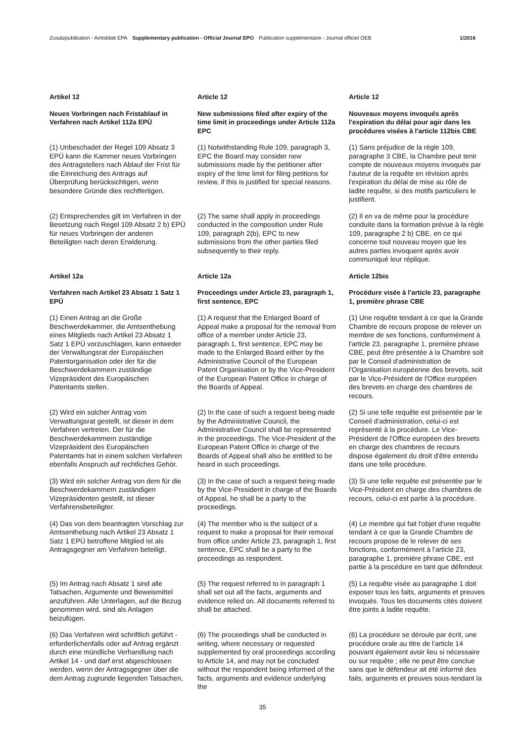Zusatzpublikation - Amtsblatt EPA Supplementary publication - Official Journal EPO Publication supplémentaire - Journal officiel OEB 1/2016
Artikel 12
Article 12
Article 12
Neues Vorbringen nach Fristablauf in Verfahren nach Artikel 112a EPÜ
New submissions filed after expiry of the time limit in proceedings under Article 112a EPC
Nouveaux moyens invoqués après l'expiration du délai pour agir dans les procédures visées à l'article 112bis CBE
(1) Unbeschadet der Regel 109 Absatz 3 EPÜ kann die Kammer neues Vorbringen des Antragstellers nach Ablauf der Frist für die Einreichung des Antrags auf Überprüfung berücksichtigen, wenn besondere Gründe dies rechtfertigen.
(1) Notwithstanding Rule 109, paragraph 3, EPC the Board may consider new submissions made by the petitioner after expiry of the time limit for filing petitions for review, if this is justified for special reasons.
(1) Sans préjudice de la règle 109, paragraphe 3 CBE, la Chambre peut tenir compte de nouveaux moyens invoqués par l'auteur de la requête en révision après l'expiration du délai de mise au rôle de ladite requête, si des motifs particuliers le justifient.
(2) Entsprechendes gilt im Verfahren in der Besetzung nach Regel 109 Absatz 2 b) EPÜ für neues Vorbringen der anderen Beteiligten nach deren Erwiderung.
(2) The same shall apply in proceedings conducted in the composition under Rule 109, paragraph 2(b), EPC to new submissions from the other parties filed subsequently to their reply.
(2) Il en va de même pour la procédure conduite dans la formation prévue à la règle 109, paragraphe 2 b) CBE, en ce qui concerne tout nouveau moyen que les autres parties invoquent après avoir communiqué leur réplique.
Artikel 12a
Article 12a
Article 12bis
Verfahren nach Artikel 23 Absatz 1 Satz 1 EPÜ
Proceedings under Article 23, paragraph 1, first sentence, EPC
Procédure visée à l'article 23, paragraphe 1, première phrase CBE
(1) Einen Antrag an die Große Beschwerdekammer, die Amtsenthebung eines Mitglieds nach Artikel 23 Absatz 1 Satz 1 EPÜ vorzuschlagen, kann entweder der Verwaltungsrat der Europäischen Patentorganisation oder der für die Beschwerdekammern zuständige Vizepräsident des Europäischen Patentamts stellen.
(1) A request that the Enlarged Board of Appeal make a proposal for the removal from office of a member under Article 23, paragraph 1, first sentence, EPC may be made to the Enlarged Board either by the Administrative Council of the European Patent Organisation or by the Vice-President of the European Patent Office in charge of the Boards of Appeal.
(1) Une requête tendant à ce que la Grande Chambre de recours propose de relever un membre de ses fonctions, conformément à l'article 23, paragraphe 1, première phrase CBE, peut être présentée à la Chambre soit par le Conseil d'administration de l'Organisation européenne des brevets, soit par le Vice-Président de l'Office européen des brevets en charge des chambres de recours.
(2) Wird ein solcher Antrag vom Verwaltungsrat gestellt, ist dieser in dem Verfahren vertreten. Der für die Beschwerdekammern zuständige Vizepräsident des Europäischen Patentamts hat in einem solchen Verfahren ebenfalls Anspruch auf rechtliches Gehör.
(2) In the case of such a request being made by the Administrative Council, the Administrative Council shall be represented in the proceedings. The Vice-President of the European Patent Office in charge of the Boards of Appeal shall also be entitled to be heard in such proceedings.
(2) Si une telle requête est présentée par le Conseil d'administration, celui-ci est représenté à la procédure. Le Vice-Président de l'Office européen des brevets en charge des chambres de recours dispose également du droit d'être entendu dans une telle procédure.
(3) Wird ein solcher Antrag von dem für die Beschwerdekammern zuständigen Vizepräsidenten gestellt, ist dieser Verfahrensbeteiligter.
(3) In the case of such a request being made by the Vice-President in charge of the Boards of Appeal, he shall be a party to the proceedings.
(3) Si une telle requête est présentée par le Vice-Président en charge des chambres de recours, celui-ci est partie à la procédure.
(4) Das von dem beantragten Vorschlag zur Amtsenthebung nach Artikel 23 Absatz 1 Satz 1 EPÜ betroffene Mitglied ist als Antragsgegner am Verfahren beteiligt.
(4) The member who is the subject of a request to make a proposal for their removal from office under Article 23, paragraph 1, first sentence, EPC shall be a party to the proceedings as respondent.
(4) Le membre qui fait l'objet d'une requête tendant à ce que la Grande Chambre de recours propose de le relever de ses fonctions, conformément à l'article 23, paragraphe 1, première phrase CBE, est partie à la procédure en tant que défendeur.
(5) Im Antrag nach Absatz 1 sind alle Tatsachen, Argumente und Beweismittel anzuführen. Alle Unterlagen, auf die Bezug genommen wird, sind als Anlagen beizufügen.
(5) The request referred to in paragraph 1 shall set out all the facts, arguments and evidence relied on. All documents referred to shall be attached.
(5) La requête visée au paragraphe 1 doit exposer tous les faits, arguments et preuves invoqués. Tous les documents cités doivent être joints à ladite requête.
(6) Das Verfahren wird schriftlich geführt - erforderlichenfalls oder auf Antrag ergänzt durch eine mündliche Verhandlung nach Artikel 14 - und darf erst abgeschlossen werden, wenn der Antragsgegner über die dem Antrag zugrunde liegenden Tatsachen,
(6) The proceedings shall be conducted in writing, where necessary or requested supplemented by oral proceedings according to Article 14, and may not be concluded without the respondent being informed of the facts, arguments and evidence underlying the
(6) La procédure se déroule par écrit, une procédure orale au titre de l'article 14 pouvant également avoir lieu si nécessaire ou sur requête ; elle ne peut être conclue sans que le défendeur ait été informé des faits, arguments et preuves sous-tendant la
35